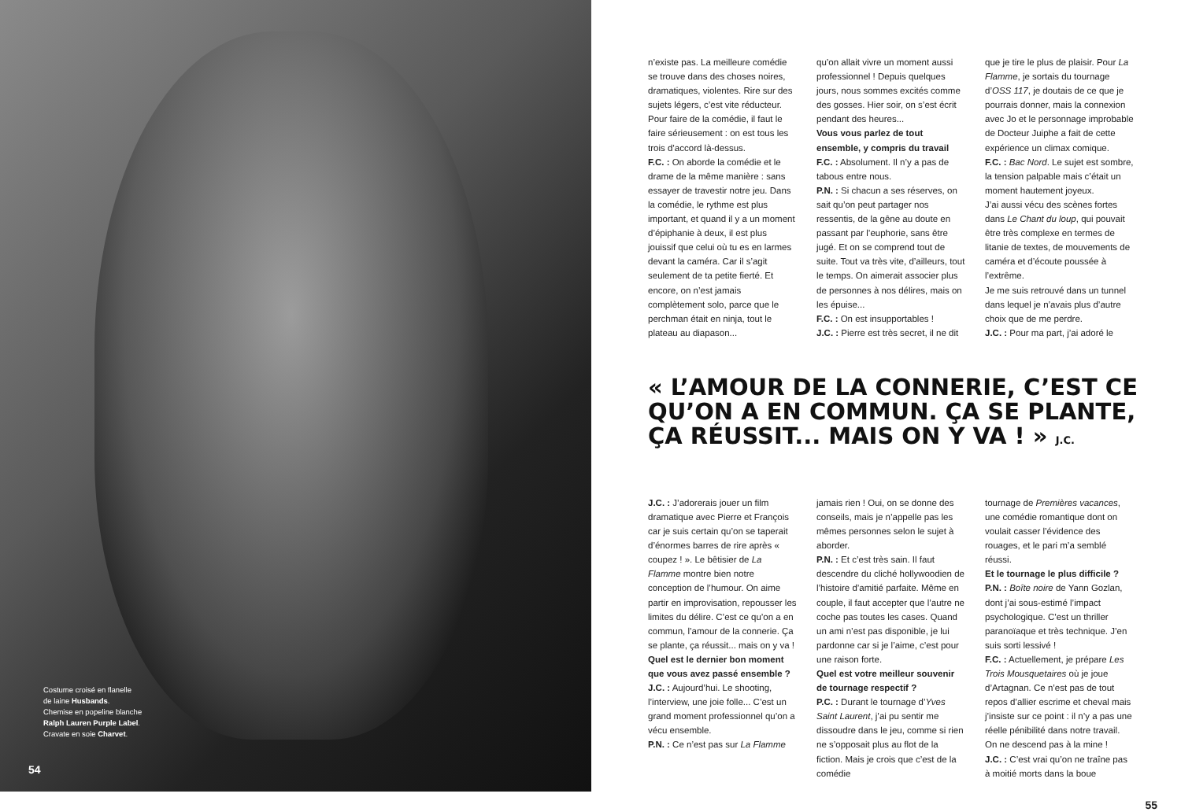Costume croisé en flanelle
de laine Husbands.
Chemise en popeline blanche
Ralph Lauren Purple Label.
Cravate en soie Charvet.
54
n’existe pas. La meilleure comédie se trouve dans des choses noires, dramatiques, violentes. Rire sur des sujets légers, c’est vite réducteur. Pour faire de la comédie, il faut le faire sérieusement : on est tous les trois d’accord là-dessus.
F.C. : On aborde la comédie et le drame de la même manière : sans essayer de travestir notre jeu. Dans la comédie, le rythme est plus important, et quand il y a un moment d’épiphanie à deux, il est plus jouissif que celui où tu es en larmes devant la caméra. Car il s’agit seulement de ta petite fierté. Et encore, on n’est jamais complètement solo, parce que le perchman était en ninja, tout le plateau au diapason...
qu’on allait vivre un moment aussi professionnel ! Depuis quelques jours, nous sommes excités comme des gosses. Hier soir, on s’est écrit pendant des heures...
Vous vous parlez de tout ensemble, y compris du travail
F.C. : Absolument. Il n’y a pas de tabous entre nous.
P.N. : Si chacun a ses réserves, on sait qu’on peut partager nos ressentis, de la gêne au doute en passant par l’euphorie, sans être jugé. Et on se comprend tout de suite. Tout va très vite, d’ailleurs, tout le temps. On aimerait associer plus de personnes à nos délires, mais on les épuise...
F.C. : On est insupportables !
J.C. : Pierre est très secret, il ne dit
que je tire le plus de plaisir. Pour La Flamme, je sortais du tournage d’OSS 117, je doutais de ce que je pourrais donner, mais la connexion avec Jo et le personnage improbable de Docteur Juiphe a fait de cette expérience un climax comique.
F.C. : Bac Nord. Le sujet est sombre, la tension palpable mais c’était un moment hautement joyeux.
J’ai aussi vécu des scènes fortes dans Le Chant du loup, qui pouvait être très complexe en termes de litanie de textes, de mouvements de caméra et d’écoute poussée à l’extrême.
Je me suis retrouvé dans un tunnel dans lequel je n’avais plus d’autre choix que de me perdre.
J.C. : Pour ma part, j’ai adoré le
« L’AMOUR DE LA CONNERIE, C’EST CE QU’ON A EN COMMUN. ÇA SE PLANTE, ÇA RÉUSSIT... MAIS ON Y VA ! » J.C.
J.C. : J’adorerais jouer un film dramatique avec Pierre et François car je suis certain qu’on se taperait d’énormes barres de rire après « coupez ! ». Le bêtisier de La Flamme montre bien notre conception de l’humour. On aime partir en improvisation, repousser les limites du délire. C’est ce qu’on a en commun, l’amour de la connerie. Ça se plante, ça réussit... mais on y va !
Quel est le dernier bon moment que vous avez passé ensemble ?
J.C. : Aujourd’hui. Le shooting, l’interview, une joie folle... C’est un grand moment professionnel qu’on a vécu ensemble.
P.N. : Ce n’est pas sur La Flamme
jamais rien ! Oui, on se donne des conseils, mais je n’appelle pas les mêmes personnes selon le sujet à aborder.
P.N. : Et c’est très sain. Il faut descendre du cliché hollywoodien de l’histoire d’amitié parfaite. Même en couple, il faut accepter que l’autre ne coche pas toutes les cases. Quand un ami n’est pas disponible, je lui pardonne car si je l’aime, c’est pour une raison forte.
Quel est votre meilleur souvenir de tournage respectif ?
P.C. : Durant le tournage d’Yves Saint Laurent, j’ai pu sentir me dissoudre dans le jeu, comme si rien ne s’opposait plus au flot de la fiction. Mais je crois que c’est de la comédie
tournage de Premières vacances, une comédie romantique dont on voulait casser l’évidence des rouages, et le pari m’a semblé réussi.
Et le tournage le plus difficile ?
P.N. : Boîte noire de Yann Gozlan, dont j’ai sous-estimé l’impact psychologique. C’est un thriller paranoïaque et très technique. J’en suis sorti lessivé !
F.C. : Actuellement, je prépare Les Trois Mousquetaires où je joue d’Artagnan. Ce n’est pas de tout repos d’allier escrime et cheval mais j’insiste sur ce point : il n’y a pas une réelle pénibilité dans notre travail. On ne descend pas à la mine !
J.C. : C’est vrai qu’on ne traîne pas à moitié morts dans la boue
55